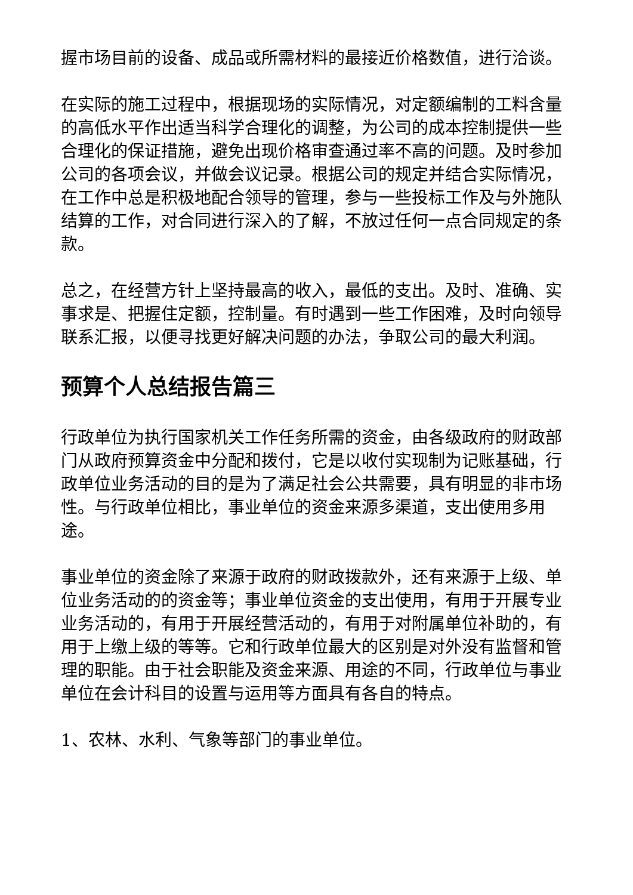握市场目前的设备、成品或所需材料的最接近价格数值，进行洽谈。
在实际的施工过程中，根据现场的实际情况，对定额编制的工料含量的高低水平作出适当科学合理化的调整，为公司的成本控制提供一些合理化的保证措施，避免出现价格审查通过率不高的问题。及时参加公司的各项会议，并做会议记录。根据公司的规定并结合实际情况，在工作中总是积极地配合领导的管理，参与一些投标工作及与外施队结算的工作，对合同进行深入的了解，不放过任何一点合同规定的条款。
总之，在经营方针上坚持最高的收入，最低的支出。及时、准确、实事求是、把握住定额，控制量。有时遇到一些工作困难，及时向领导联系汇报，以便寻找更好解决问题的办法，争取公司的最大利润。
预算个人总结报告篇三
行政单位为执行国家机关工作任务所需的资金，由各级政府的财政部门从政府预算资金中分配和拨付，它是以收付实现制为记账基础，行政单位业务活动的目的是为了满足社会公共需要，具有明显的非市场性。与行政单位相比，事业单位的资金来源多渠道，支出使用多用途。
事业单位的资金除了来源于政府的财政拨款外，还有来源于上级、单位业务活动的的资金等；事业单位资金的支出使用，有用于开展专业业务活动的，有用于开展经营活动的，有用于对附属单位补助的，有用于上缴上级的等等。它和行政单位最大的区别是对外没有监督和管理的职能。由于社会职能及资金来源、用途的不同，行政单位与事业单位在会计科目的设置与运用等方面具有各自的特点。
1、农林、水利、气象等部门的事业单位。